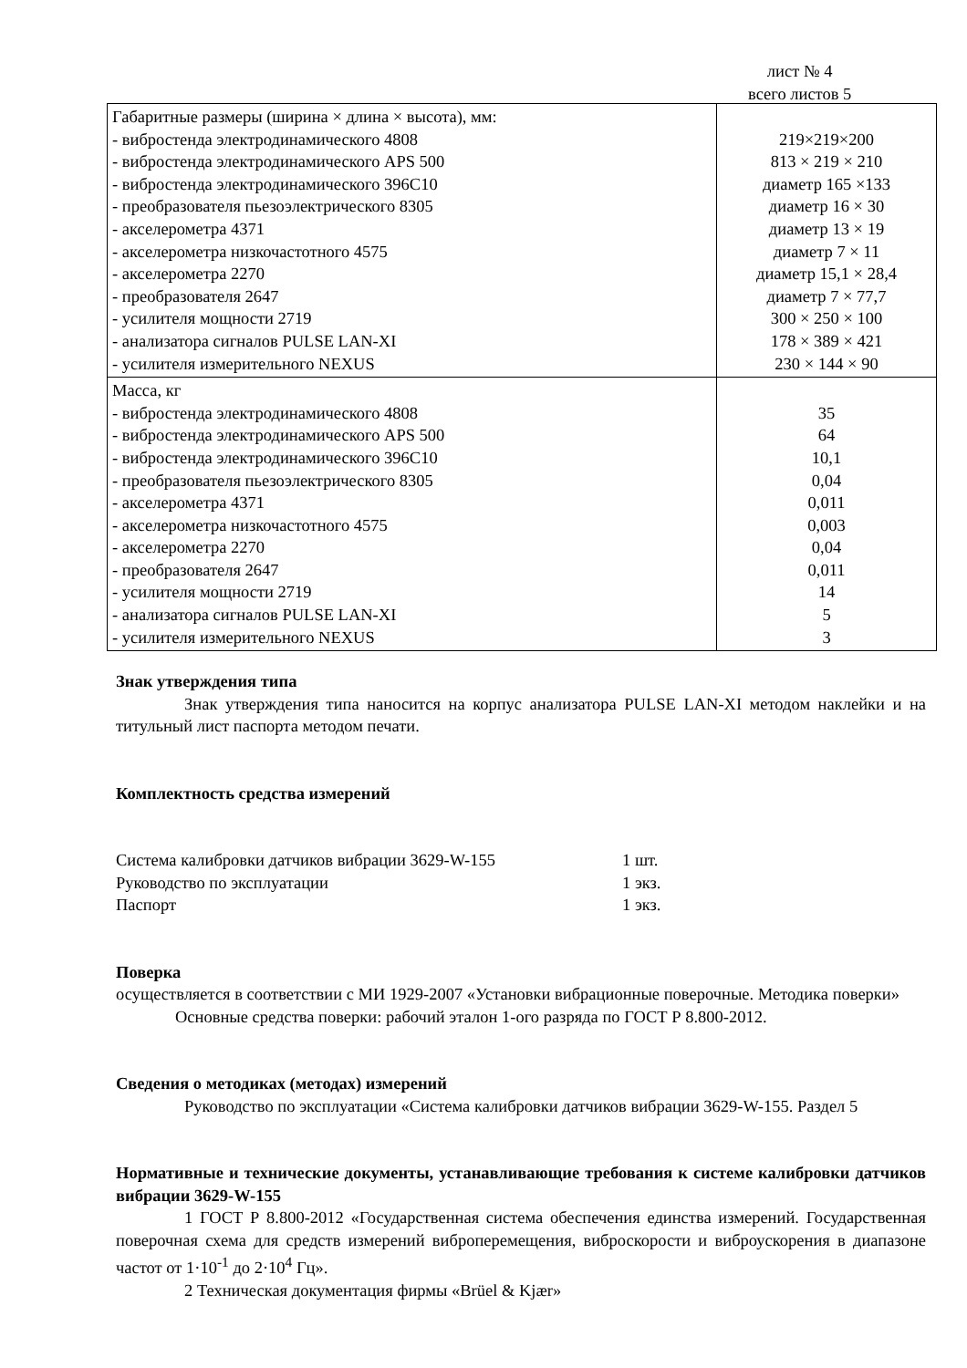лист № 4
всего листов 5
| Габаритные размеры (ширина × длина × высота), мм: - вибростенда электродинамического 4808 - вибростенда электродинамического APS 500 - вибростенда электродинамического 396С10 - преобразователя пьезоэлектрического 8305 - акселерометра 4371 - акселерометра низкочастотного 4575 - акселерометра 2270 - преобразователя 2647 - усилителя мощности 2719 - анализатора сигналов PULSE LAN-XI - усилителя измерительного NEXUS | 219×219×200 813 × 219 × 210 диаметр 165 ×133 диаметр 16 × 30 диаметр 13 × 19 диаметр 7 × 11 диаметр 15,1 × 28,4 диаметр 7 × 77,7 300 × 250 × 100 178 × 389 × 421 230 × 144 × 90 |
| Масса, кг - вибростенда электродинамического 4808 - вибростенда электродинамического APS 500 - вибростенда электродинамического 396С10 - преобразователя пьезоэлектрического 8305 - акселерометра 4371 - акселерометра низкочастотного 4575 - акселерометра 2270 - преобразователя 2647 - усилителя мощности 2719 - анализатора сигналов PULSE LAN-XI - усилителя измерительного NEXUS | 35 64 10,1 0,04 0,011 0,003 0,04 0,011 14 5 3 |
Знак утверждения типа
Знак утверждения типа наносится на корпус анализатора PULSE LAN-XI методом наклейки и на титульный лист паспорта методом печати.
Комплектность средства измерений
| Система калибровки датчиков вибрации 3629-W-155 | 1 шт. |
| Руководство по эксплуатации | 1 экз. |
| Паспорт | 1 экз. |
Поверка
осуществляется в соответствии с МИ 1929-2007 «Установки вибрационные поверочные. Методика поверки»
Основные средства поверки: рабочий эталон 1-ого разряда по ГОСТ Р 8.800-2012.
Сведения о методиках (методах) измерений
Руководство по эксплуатации «Система калибровки датчиков вибрации 3629-W-155. Раздел 5
Нормативные и технические документы, устанавливающие требования к системе калибровки датчиков вибрации 3629-W-155
1 ГОСТ Р 8.800-2012 «Государственная система обеспечения единства измерений. Государственная поверочная схема для средств измерений виброперемещения, виброскорости и виброускорения в диапазоне частот от 1·10<sup>-1</sup> до 2·10<sup>4</sup> Гц».
2 Техническая документация фирмы «Brüel & Kjær»